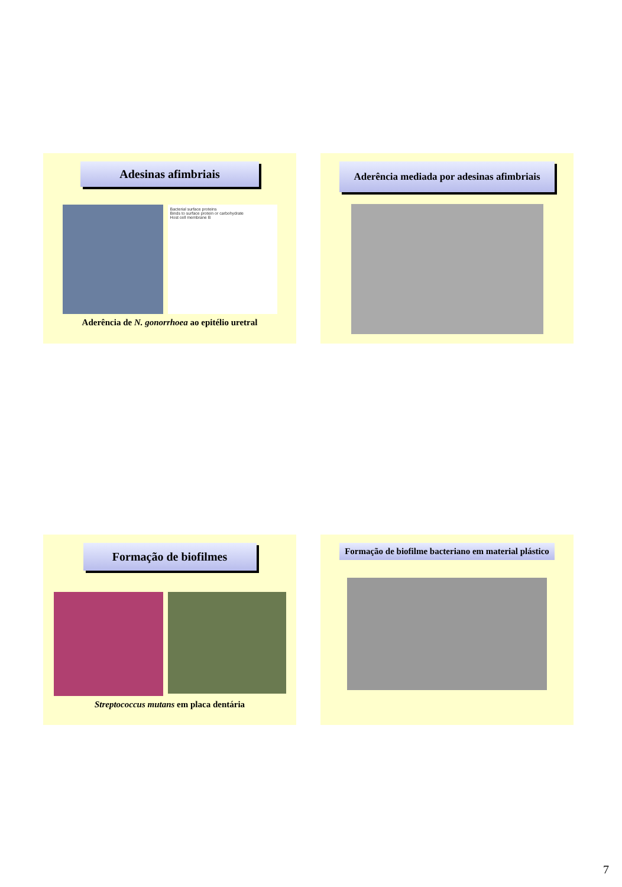Adesinas afimbriais
Bacterial surface proteins
Binds to surface protein or carbohydrate
Host cell membrane B
Aderência de N. gonorrhoea ao epitélio uretral
Aderência mediada por adesinas afimbriais
Formação de biofilmes
Streptococcus mutans em placa dentária
Formação de biofilme bacteriano em material plástico
7